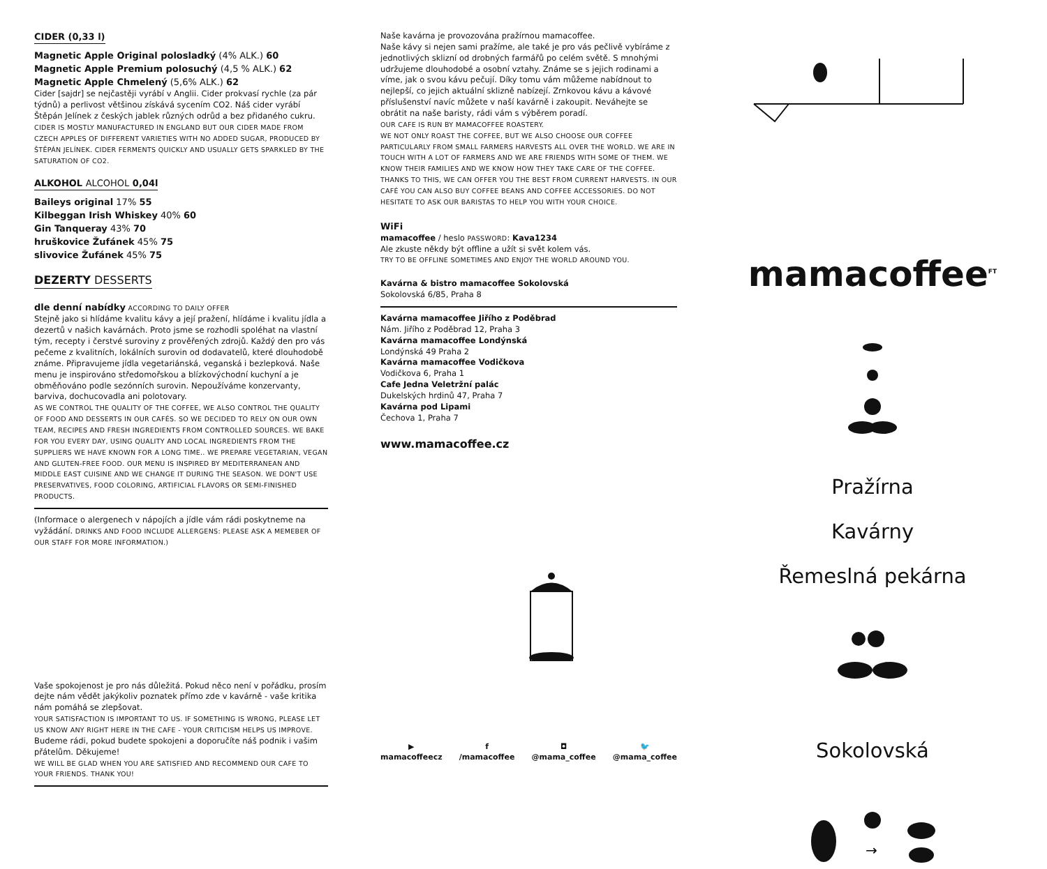CIDER (0,33 l)
Magnetic Apple Original polosladký (4% ALK.) 60
Magnetic Apple Premium polosuchý (4,5 % ALK.) 62
Magnetic Apple Chmelený (5,6% ALK.) 62
Cider [sajdr] se nejčastěji vyrábí v Anglii. Cider prokvasí rychle (za pár týdnů) a perlivost většinou získává sycením CO2. Náš cider vyrábí Štěpán Jelínek z českých jablek různých odrůd a bez přidaného cukru. CIDER IS MOSTLY MANUFACTURED IN ENGLAND BUT OUR CIDER MADE FROM CZECH APPLES OF DIFFERENT VARIETIES WITH NO ADDED SUGAR, PRODUCED BY ŠTĚPÁN JELÍNEK. CIDER FERMENTS QUICKLY AND USUALLY GETS SPARKLED BY THE SATURATION OF CO2.
ALKOHOL ALCOHOL 0,04l
Baileys original 17% 55
Kilbeggan Irish Whiskey 40% 60
Gin Tanqueray 43% 70
hruškovice Žufánek 45% 75
slivovice Žufánek 45% 75
DEZERTY DESSERTS
dle denní nabídky ACCORDING TO DAILY OFFER
Stejně jako si hlídáme kvalitu kávy a její pražení, hlídáme i kvalitu jídla a dezertů v našich kavárnách. Proto jsme se rozhodli spoléhat na vlastní tým, recepty i čerstvé suroviny z prověřených zdrojů. Každý den pro vás pečeme z kvalitních, lokálních surovin od dodavatelů, které dlouhodobě známe. Připravujeme jídla vegetariánská, veganská i bezlepková. Naše menu je inspirováno středomořskou a blízkovýchodní kuchyní a je obměňováno podle sezónních surovin. Nepoužíváme konzervanty, barviva, dochucovadla ani polotovary.
AS WE CONTROL THE QUALITY OF THE COFFEE, WE ALSO CONTROL THE QUALITY OF FOOD AND DESSERTS IN OUR CAFÉS. SO WE DECIDED TO RELY ON OUR OWN TEAM, RECIPES AND FRESH INGREDIENTS FROM CONTROLLED SOURCES. WE BAKE FOR YOU EVERY DAY, USING QUALITY AND LOCAL INGREDIENTS FROM THE SUPPLIERS WE HAVE KNOWN FOR A LONG TIME.. WE PREPARE VEGETARIAN, VEGAN AND GLUTEN-FREE FOOD. OUR MENU IS INSPIRED BY MEDITERRANEAN AND MIDDLE EAST CUISINE AND WE CHANGE IT DURING THE SEASON. WE DON'T USE PRESERVATIVES, FOOD COLORING, ARTIFICIAL FLAVORS OR SEMI-FINISHED PRODUCTS.
(Informace o alergenech v nápojích a jídle vám rádi poskytneme na vyžádání. DRINKS AND FOOD INCLUDE ALLERGENS: PLEASE ASK A MEMEBER OF OUR STAFF FOR MORE INFORMATION.)
Vaše spokojenost je pro nás důležitá. Pokud něco není v pořádku, prosím dejte nám vědět jakýkoliv poznatek přímo zde v kavárně - vaše kritika nám pomáhá se zlepšovat.
YOUR SATISFACTION IS IMPORTANT TO US. IF SOMETHING IS WRONG, PLEASE LET US KNOW ANY RIGHT HERE IN THE CAFE - YOUR CRITICISM HELPS US IMPROVE.
Budeme rádi, pokud budete spokojeni a doporučíte náš podnik i vašim přátelům. Děkujeme!
WE WILL BE GLAD WHEN YOU ARE SATISFIED AND RECOMMEND OUR CAFE TO YOUR FRIENDS. THANK YOU!
Naše kavárna je provozována pražírnou mamacoffee.
Naše kávy si nejen sami pražíme, ale také je pro vás pečlivě vybíráme z jednotlivých sklizní od drobných farmářů po celém světě. S mnohými udržujeme dlouhodobé a osobní vztahy. Známe se s jejich rodinami a víme, jak o svou kávu pečují. Díky tomu vám můžeme nabídnout to nejlepší, co jejich aktuální sklizně nabízejí. Zrnkovou kávu a kávové příslušenství navíc můžete v naší kavárně i zakoupit. Neváhejte se obrátit na naše baristy, rádi vám s výběrem poradí.
OUR CAFE IS RUN BY MAMACOFFEE ROASTERY.
WE NOT ONLY ROAST THE COFFEE, BUT WE ALSO CHOOSE OUR COFFEE PARTICULARLY FROM SMALL FARMERS HARVESTS ALL OVER THE WORLD. WE ARE IN TOUCH WITH A LOT OF FARMERS AND WE ARE FRIENDS WITH SOME OF THEM. WE KNOW THEIR FAMILIES AND WE KNOW HOW THEY TAKE CARE OF THE COFFEE. THANKS TO THIS, WE CAN OFFER YOU THE BEST FROM CURRENT HARVESTS. IN OUR CAFÉ YOU CAN ALSO BUY COFFEE BEANS AND COFFEE ACCESSORIES. DO NOT HESITATE TO ASK OUR BARISTAS TO HELP YOU WITH YOUR CHOICE.
WiFi
mamacoffee / heslo PASSWORD: Kava1234
Ale zkuste někdy být offline a užít si svět kolem vás.
TRY TO BE OFFLINE SOMETIMES AND ENJOY THE WORLD AROUND YOU.
Kavárna & bistro mamacoffee Sokolovská
Sokolovská 6/85, Praha 8
Kavárna mamacoffee Jiřího z Poděbrad
Nám. Jiřího z Poděbrad 12, Praha 3
Kavárna mamacoffee Londýnská
Londýnská 49 Praha 2
Kavárna mamacoffee Vodičkova
Vodičkova 6, Praha 1
Cafe Jedna Veletržní palác
Dukelských hrdinů 47, Praha 7
Kavárna pod Lipami
Čechova 1, Praha 7
www.mamacoffee.cz
▶
mamacoffeecz f
/mamacoffee ◘
@mama_coffee 🐦
@mama_coffee
mamacoffee<sup>FT</sup>
Pražírna
Kavárny
Řemeslná pekárna
Sokolovská
→